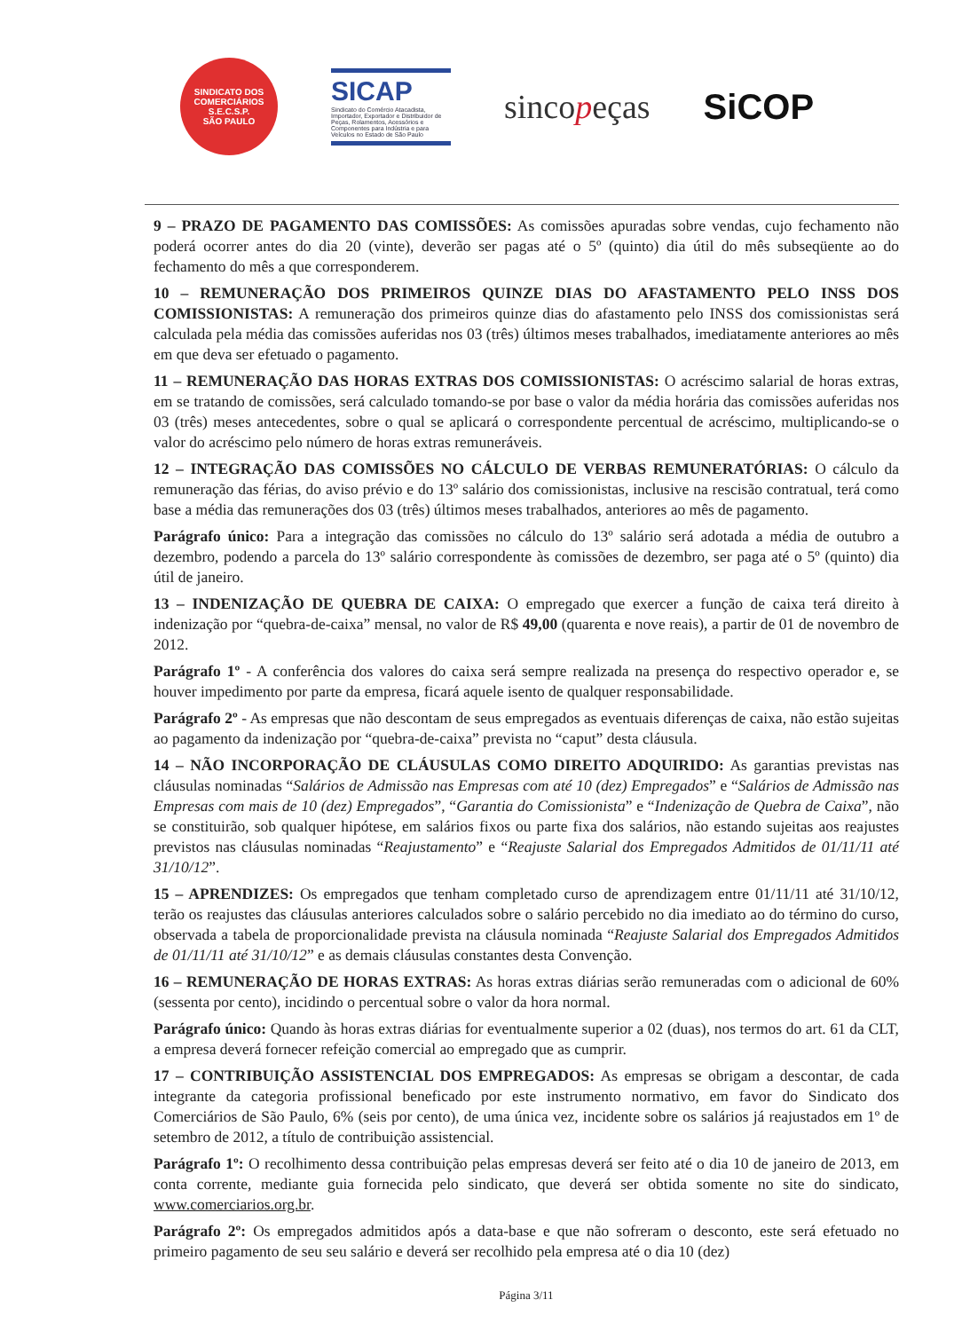SINDICATO DOS COMERCIÁRIOS
S.E.C.S.P.
SÃO PAULO
SICAP
Sindicato do Comércio Atacadista, Importador, Exportador e Distribuidor de Peças, Rolamentos, Acessórios e Componentes para Indústria e para Veículos no Estado de São Paulo
sincopeças SiCOP
9 – PRAZO DE PAGAMENTO DAS COMISSÕES: As comissões apuradas sobre vendas, cujo fechamento não poderá ocorrer antes do dia 20 (vinte), deverão ser pagas até o 5º (quinto) dia útil do mês subseqüente ao do fechamento do mês a que corresponderem.
10 – REMUNERAÇÃO DOS PRIMEIROS QUINZE DIAS DO AFASTAMENTO PELO INSS DOS COMISSIONISTAS: A remuneração dos primeiros quinze dias do afastamento pelo INSS dos comissionistas será calculada pela média das comissões auferidas nos 03 (três) últimos meses trabalhados, imediatamente anteriores ao mês em que deva ser efetuado o pagamento.
11 – REMUNERAÇÃO DAS HORAS EXTRAS DOS COMISSIONISTAS: O acréscimo salarial de horas extras, em se tratando de comissões, será calculado tomando-se por base o valor da média horária das comissões auferidas nos 03 (três) meses antecedentes, sobre o qual se aplicará o correspondente percentual de acréscimo, multiplicando-se o valor do acréscimo pelo número de horas extras remuneráveis.
12 – INTEGRAÇÃO DAS COMISSÕES NO CÁLCULO DE VERBAS REMUNERATÓRIAS: O cálculo da remuneração das férias, do aviso prévio e do 13º salário dos comissionistas, inclusive na rescisão contratual, terá como base a média das remunerações dos 03 (três) últimos meses trabalhados, anteriores ao mês de pagamento.
Parágrafo único: Para a integração das comissões no cálculo do 13º salário será adotada a média de outubro a dezembro, podendo a parcela do 13º salário correspondente às comissões de dezembro, ser paga até o 5º (quinto) dia útil de janeiro.
13 – INDENIZAÇÃO DE QUEBRA DE CAIXA: O empregado que exercer a função de caixa terá direito à indenização por “quebra-de-caixa” mensal, no valor de R$ 49,00 (quarenta e nove reais), a partir de 01 de novembro de 2012.
Parágrafo 1º - A conferência dos valores do caixa será sempre realizada na presença do respectivo operador e, se houver impedimento por parte da empresa, ficará aquele isento de qualquer responsabilidade.
Parágrafo 2º - As empresas que não descontam de seus empregados as eventuais diferenças de caixa, não estão sujeitas ao pagamento da indenização por “quebra-de-caixa” prevista no “caput” desta cláusula.
14 – NÃO INCORPORAÇÃO DE CLÁUSULAS COMO DIREITO ADQUIRIDO: As garantias previstas nas cláusulas nominadas “Salários de Admissão nas Empresas com até 10 (dez) Empregados” e “Salários de Admissão nas Empresas com mais de 10 (dez) Empregados”, “Garantia do Comissionista” e “Indenização de Quebra de Caixa”, não se constituirão, sob qualquer hipótese, em salários fixos ou parte fixa dos salários, não estando sujeitas aos reajustes previstos nas cláusulas nominadas “Reajustamento” e “Reajuste Salarial dos Empregados Admitidos de 01/11/11 até 31/10/12”.
15 – APRENDIZES: Os empregados que tenham completado curso de aprendizagem entre 01/11/11 até 31/10/12, terão os reajustes das cláusulas anteriores calculados sobre o salário percebido no dia imediato ao do término do curso, observada a tabela de proporcionalidade prevista na cláusula nominada “Reajuste Salarial dos Empregados Admitidos de 01/11/11 até 31/10/12” e as demais cláusulas constantes desta Convenção.
16 – REMUNERAÇÃO DE HORAS EXTRAS: As horas extras diárias serão remuneradas com o adicional de 60% (sessenta por cento), incidindo o percentual sobre o valor da hora normal.
Parágrafo único: Quando às horas extras diárias for eventualmente superior a 02 (duas), nos termos do art. 61 da CLT, a empresa deverá fornecer refeição comercial ao empregado que as cumprir.
17 – CONTRIBUIÇÃO ASSISTENCIAL DOS EMPREGADOS: As empresas se obrigam a descontar, de cada integrante da categoria profissional beneficado por este instrumento normativo, em favor do Sindicato dos Comerciários de São Paulo, 6% (seis por cento), de uma única vez, incidente sobre os salários já reajustados em 1º de setembro de 2012, a título de contribuição assistencial.
Parágrafo 1º: O recolhimento dessa contribuição pelas empresas deverá ser feito até o dia 10 de janeiro de 2013, em conta corrente, mediante guia fornecida pelo sindicato, que deverá ser obtida somente no site do sindicato, www.comerciarios.org.br.
Parágrafo 2º: Os empregados admitidos após a data-base e que não sofreram o desconto, este será efetuado no primeiro pagamento de seu seu salário e deverá ser recolhido pela empresa até o dia 10 (dez)
Página 3/11